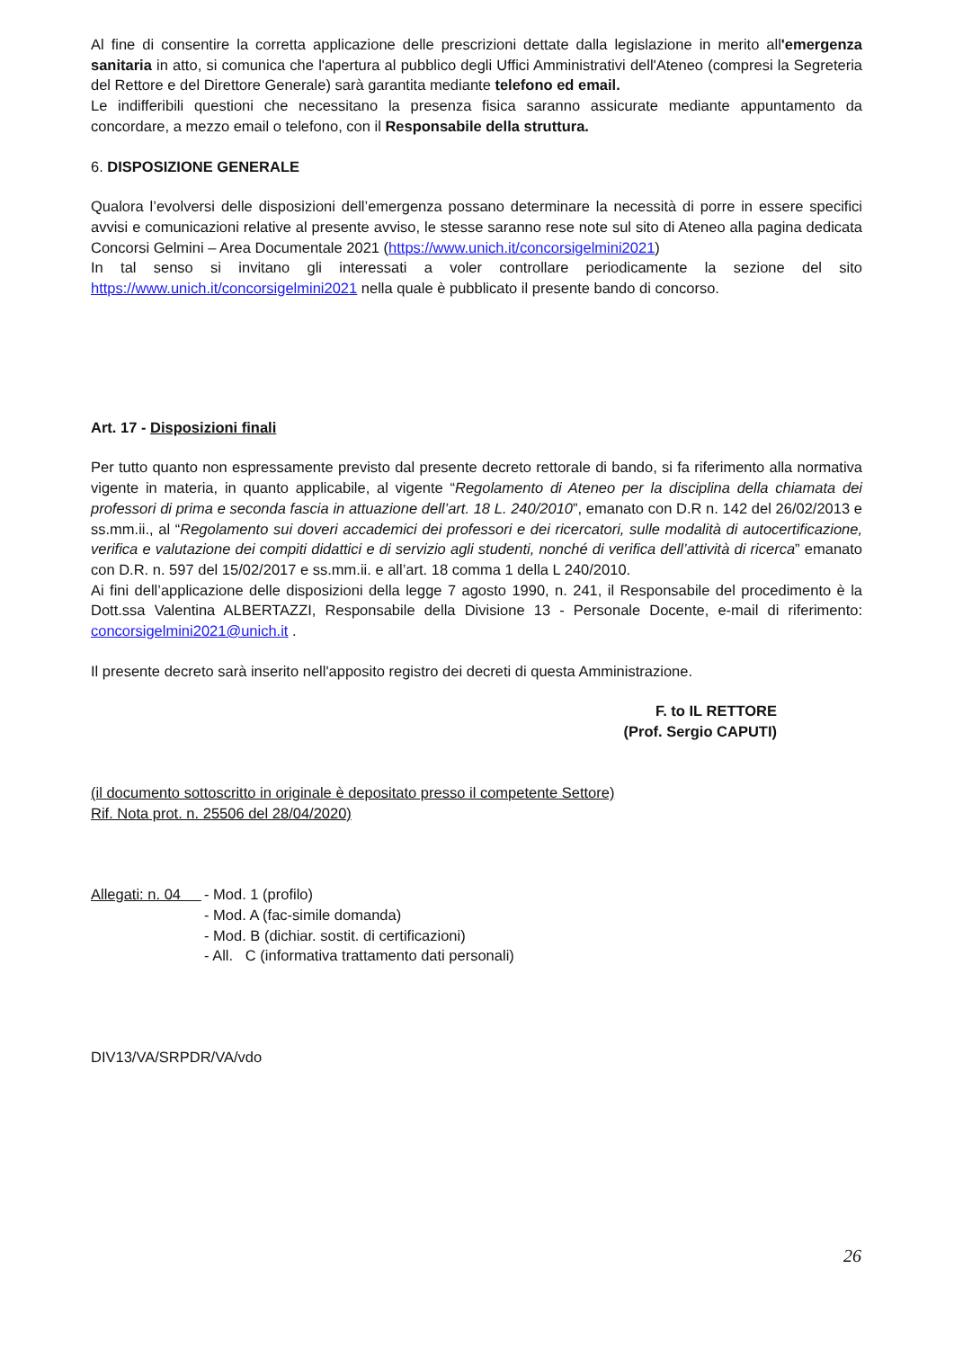Al fine di consentire la corretta applicazione delle prescrizioni dettate dalla legislazione in merito all'emergenza sanitaria in atto, si comunica che l'apertura al pubblico degli Uffici Amministrativi dell'Ateneo (compresi la Segreteria del Rettore e del Direttore Generale) sarà garantita mediante telefono ed email.
Le indifferibili questioni che necessitano la presenza fisica saranno assicurate mediante appuntamento da concordare, a mezzo email o telefono, con il Responsabile della struttura.
6. DISPOSIZIONE GENERALE
Qualora l’evolversi delle disposizioni dell’emergenza possano determinare la necessità di porre in essere specifici avvisi e comunicazioni relative al presente avviso, le stesse saranno rese note sul sito di Ateneo alla pagina dedicata Concorsi Gelmini – Area Documentale 2021 (https://www.unich.it/concorsigelmini2021)
In tal senso si invitano gli interessati a voler controllare periodicamente la sezione del sito https://www.unich.it/concorsigelmini2021 nella quale è pubblicato il presente bando di concorso.
Art. 17 - Disposizioni finali
Per tutto quanto non espressamente previsto dal presente decreto rettorale di bando, si fa riferimento alla normativa vigente in materia, in quanto applicabile, al vigente “Regolamento di Ateneo per la disciplina della chiamata dei professori di prima e seconda fascia in attuazione dell’art. 18 L. 240/2010”, emanato con D.R n. 142 del 26/02/2013 e ss.mm.ii., al “Regolamento sui doveri accademici dei professori e dei ricercatori, sulle modalità di autocertificazione, verifica e valutazione dei compiti didattici e di servizio agli studenti, nonché di verifica dell’attività di ricerca” emanato con D.R. n. 597 del 15/02/2017 e ss.mm.ii. e all’art. 18 comma 1 della L 240/2010.
Ai fini dell’applicazione delle disposizioni della legge 7 agosto 1990, n. 241, il Responsabile del procedimento è la Dott.ssa Valentina ALBERTAZZI, Responsabile della Divisione 13 - Personale Docente, e-mail di riferimento: concorsigelmini2021@unich.it .
Il presente decreto sarà inserito nell'apposito registro dei decreti di questa Amministrazione.
F. to IL RETTORE
(Prof. Sergio CAPUTI)
(il documento sottoscritto in originale è depositato presso il competente Settore)
Rif. Nota prot. n. 25506 del 28/04/2020)
Allegati: n. 04
- Mod. 1 (profilo)
- Mod. A (fac-simile domanda)
- Mod. B (dichiar. sostit. di certificazioni)
- All. C (informativa trattamento dati personali)
DIV13/VA/SRPDR/VA/vdo
26